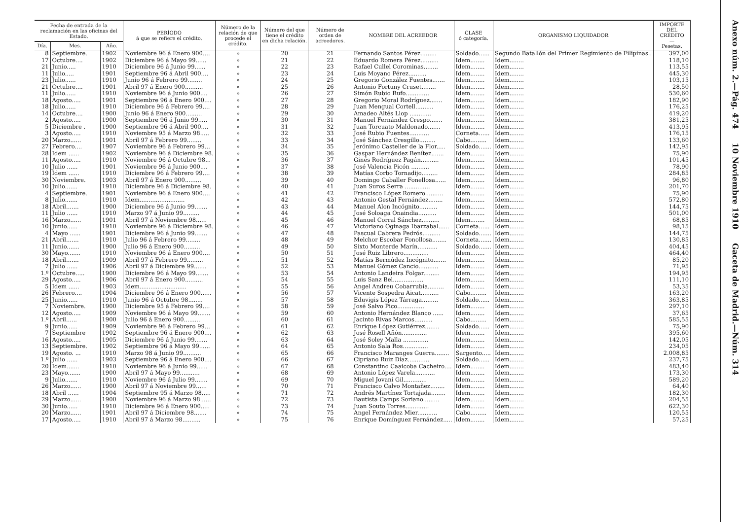| Fecha de entrada de la reclamación en las oficinas del Estado. | | | PERÍODO á que se refiere el crédito. | Número de la relación de que procede el crédito. | Número del que tiene el crédito en dicha relación. | Número de orden de acreedores. | NOMBRE DEL ACREEDOR | CLASE ó categoría. | ORGANISMO LIQUIDADOR | IMPORTE DEL CRÉDITO — Pesetas. |
| --- | --- | --- | --- | --- | --- | --- | --- | --- | --- | --- |
| Día. | Mes. | Año. | | | | | | | | |
| 8 | Septiembre. | 1902 | Noviembre 96 á Enero 900.... | » | 20 | 21 | Fernando Santos Pérez......... | Soldado...... | Segundo Batallón del Primer Regimiento de Filipinas.. | 397,00 |
| 17 | Octubre.... | 1902 | Diciembre 96 á Mayo 99...... | » | 21 | 22 | Eduardo Romera Pérez.......... | Idem........ | Idem........ | 118,10 |
| 21 | Junio..... | 1910 | Diciembre 96 á Junio 99...... | » | 22 | 23 | Rafael Cullel Corominas........ | Idem........ | Idem........ | 113,55 |
| 11 | Julio..... | 1901 | Septiembre 96 á Abril 900.... | » | 23 | 24 | Luis Moyano Pérez.......... | Idem........ | Idem........ | 445,30 |
| 23 | Julio...... | 1910 | Junio 96 á Febrero 99........ | » | 24 | 25 | Gregorio González Fuentes....... | Idem........ | Idem........ | 103,15 |
| 21 | Octubre.... | 1901 | Abril 97 á Enero 900.......... | » | 25 | 26 | Antonio Fortuny Cruset........ | Idem........ | Idem........ | 28,50 |
| 11 | Julio...... | 1910 | Noviembre 96 á Junio 900.... | » | 26 | 27 | Simón Rubio Rufo............. | Idem........ | Idem........ | 530,60 |
| 18 | Agosto..... | 1901 | Septiembre 96 á Enero 900.... | » | 27 | 28 | Gregorio Moral Rodríguez....... | Idem........ | Idem........ | 182,90 |
| 18 | Julio...... | 1910 | Diciembre 96 á Febrero 99.... | » | 28 | 29 | Juan Mengual Cortell.......... | Idem........ | Idem........ | 176,25 |
| 14 | Octubre.... | 1900 | Junio 96 á Enero 900......... | » | 29 | 30 | Amadeo Altés Llop ............ | Idem........ | Idem........ | 419,20 |
| 2 | Agosto..... | 1900 | Septiembre 96 á Junio 99..... | » | 30 | 31 | Manuel Fernández Crespo....... | Idem........ | Idem........ | 381,25 |
| 5 | Diciembre . | 1900 | Septiembre 96 á Abril 900.... | » | 31 | 32 | Juan Torcuato Maldonado....... | Idem........ | Idem........ | 413,95 |
| 3 | Agosto..... | 1910 | Noviembre 95 á Marzo 98..... | » | 32 | 33 | José Rubio Fuentes........... | Corneta...... | Idem........ | 176,15 |
| 20 | Marzo...... | 1901 | Abril 97 á Febrero 99........ | » | 33 | 34 | José Sánchez Cresgillo......... | Cabo......... | Idem........ | 133,60 |
| 27 | Febrero.... | 1907 | Noviembre 96 á Febrero 99... | » | 34 | 35 | Jerónimo Casteller de la Flor..... | Soldado....... | Idem........ | 142,95 |
| 28 | Idem ...... | 1902 | Noviembre 96 á Diciembre 98. | » | 35 | 36 | Gaspar Hernández Benítez....... | Idem........ | Idem........ | 75,90 |
| 11 | Agosto..... | 1910 | Noviembre 96 á Octubre 98... | » | 36 | 37 | Ginés Rodríguez Pagán.......... | Idem........ | Idem........ | 101,45 |
| 10 | Julio ...... | 1901 | Noviembre 96 á Junio 900.... | » | 37 | 38 | José Valencia Picón .......... | Idem........ | Idem........ | 78,90 |
| 19 | Idem ...... | 1910 | Diciembre 96 á Febrero 99.... | » | 38 | 39 | Matías Corbo Tornadijo......... | Idem........ | Idem........ | 284,85 |
| 30 | Noviembre. | 1903 | Abril 97 á Enero 900......... | » | 39 | 40 | Domingo Caballer Fonellosa...... | Idem........ | Idem........ | 96,80 |
| 10 | Julio....... | 1910 | Diciembre 96 á Diciembre 98. | » | 40 | 41 | Juan Suros Serra .............. | Idem........ | Idem........ | 201,70 |
| 4 | Septiembre. | 1901 | Noviembre 96 á Enero 900.... | » | 41 | 42 | Francisco López Romero.......... | Idem........ | Idem........ | 75,90 |
| 8 | Julio....... | 1910 | Idem......................... | » | 42 | 43 | Antonio Gestal Fernández........ | Idem........ | Idem........ | 572,80 |
| 18 | Abril....... | 1900 | Diciembre 96 á Junio 99....... | » | 43 | 44 | Manuel Alon Incógnito.......... | Idem........ | Idem........ | 144,75 |
| 11 | Julio ...... | 1910 | Marzo 97 á Junio 99......... | » | 44 | 45 | José Soloaga Onaindia.......... | Idem........ | Idem........ | 501,00 |
| 16 | Marzo...... | 1901 | Abril 97 á Noviembre 98...... | » | 45 | 46 | Manuel Corral Sánchez.......... | Idem........ | Idem........ | 68,85 |
| 10 | Junio...... | 1910 | Noviembre 96 á Diciembre 98. | » | 46 | 47 | Victoriano Oginaga Ibarzabal...... | Corneta...... | Idem........ | 98,15 |
| 4 | Mayo ...... | 1901 | Diciembre 96 á Junio 99....... | » | 47 | 48 | Pascual Cabrera Pedrós.......... | Soldado....... | Idem........ | 144,75 |
| 21 | Abril....... | 1910 | Julio 96 á Febrero 99........ | » | 48 | 49 | Melchor Escobar Fonollosa........ | Corneta....... | Idem........ | 130,85 |
| 11 | Junio....... | 1900 | Julio 96 á Enero 900......... | » | 49 | 50 | Sixto Monterde Marín........... | Soldado....... | Idem........ | 404,45 |
| 30 | Mayo....... | 1910 | Noviembre 96 á Enero 900.... | » | 50 | 51 | José Ruiz Librero.............. | Idem........ | Idem........ | 464,40 |
| 18 | Abril....... | 1909 | Abril 97 á Febrero 99......... | » | 51 | 52 | Matías Bermúdez Incógnito....... | Idem........ | Idem........ | 85,20 |
| 7 | Julio ...... | 1906 | Abril 97 á Diciembre 99....... | » | 52 | 53 | Manuel Gómez Cancio........... | Idem........ | Idem........ | 71,95 |
| 1.º | Octubre..... | 1900 | Diciembre 96 á Mayo 99....... | » | 53 | 54 | Antonio Landeira Folgar......... | Idem........ | Idem........ | 194,95 |
| 29 | Agosto..... | 1906 | Abril 97 á Enero 900.......... | » | 54 | 55 | Luis Sanz Bel................. | Idem........ | Idem........ | 111,10 |
| 5 | Idem ...... | 1903 | Idem.......................... | » | 55 | 56 | Angel Andreu Cobarrubia......... | Idem........ | Idem........ | 53,35 |
| 26 | Febrero.... | 1904 | Diciembre 96 á Enero 900...... | » | 56 | 57 | Vicente Sospedra Aicat.......... | Cabo......... | Idem........ | 163,20 |
| 25 | Junio...... | 1910 | Junio 96 á Octubre 98........ | » | 57 | 58 | Eduvigis López Tárraga......... | Soldado...... | Idem........ | 363,85 |
| 7 | Noviembre. | 1900 | Diciembre 95 á Febrero 99.... | » | 58 | 59 | José Salvo Pico............... | Idem........ | Idem........ | 297,10 |
| 12 | Agosto..... | 1909 | Noviembre 96 á Mayo 99....... | » | 59 | 60 | Antonio Hernández Blanco ...... | Idem........ | Idem........ | 37,65 |
| 1.º | Abril...... | 1900 | Julio 96 á Enero 900......... | » | 60 | 61 | Jacinto Rivas Marcos.......... | Cabo......... | Idem........ | 585,55 |
| 9 | Junio...... | 1909 | Noviembre 96 á Febrero 99... | » | 61 | 62 | Enrique López Gutiérrez........ | Soldado...... | Idem........ | 75,90 |
| 7 | Septiembre | 1902 | Septiembre 96 á Enero 900.... | » | 62 | 63 | José Rosell Añón.............. | Idem........ | Idem........ | 395,60 |
| 16 | Agosto..... | 1905 | Diciembre 96 á Junio 99....... | » | 63 | 64 | José Soley Malla .............. | Idem........ | Idem........ | 142,05 |
| 13 | Septiembre. | 1902 | Septiembre 96 á Mayo 99...... | » | 64 | 65 | Antonio Sala Ros.............. | Idem........ | Idem........ | 234,05 |
| 19 | Agosto. ... | 1910 | Marzo 98 á Junio 99.......... | » | 65 | 66 | Francisco Maranges Guerra........ | Sargento..... | Idem........ | 2.008,85 |
| 1.º | Julio ...... | 1903 | Septiembre 96 á Enero 900.... | » | 66 | 67 | Cipriano Ruiz Díaz............ | Soldado...... | Idem........ | 237,75 |
| 20 | Idem....... | 1910 | Noviembre 96 á Junio 99...... | » | 67 | 68 | Constantino Caaicoba Cacheiro.... | Idem........ | Idem........ | 483,40 |
| 23 | Mayo....... | 1900 | Abril 97 á Mayo 99........... | » | 68 | 69 | Antonio López Varela........... | Idem........ | Idem........ | 173,30 |
| 9 | Julio....... | 1910 | Noviembre 96 á Julio 99....... | » | 69 | 70 | Miguel Jovani Gil............. | Idem........ | Idem........ | 589,20 |
| 26 | Marzo...... | 1900 | Abril 97 á Noviembre 99...... | » | 70 | 71 | Francisco Calvo Montañez........ | Idem........ | Idem........ | 64,40 |
| 18 | Abril ...... | 1904 | Septiembre 95 á Marzo 98..... | » | 71 | 72 | Andrés Martínez Tortajada........ | Idem........ | Idem........ | 182,30 |
| 29 | Marzo...... | 1900 | Noviembre 96 á Marzo 98...... | » | 72 | 73 | Bautista Camps Soriano......... | Idem........ | Idem........ | 204,55 |
| 30 | Junio...... | 1910 | Diciembre 96 á Enero 900..... | » | 73 | 74 | Juan Souto Torres............. | Idem........ | Idem........ | 622,30 |
| 20 | Marzo...... | 1901 | Abril 97 á Diciembre 98....... | » | 74 | 75 | Angel Fernández Mier........... | Cabo......... | Idem........ | 120,55 |
| 17 | Agosto..... | 1910 | Abril 97 á Marzo 98.......... | » | 75 | 76 | Enrique Domínguez Fernández..... | Idem........ | Idem........ | 57,25 |
Anexo núm. 2.—Pág. 474 10 Noviembre 1910 Gaceta de Madrid.—Núm. 314